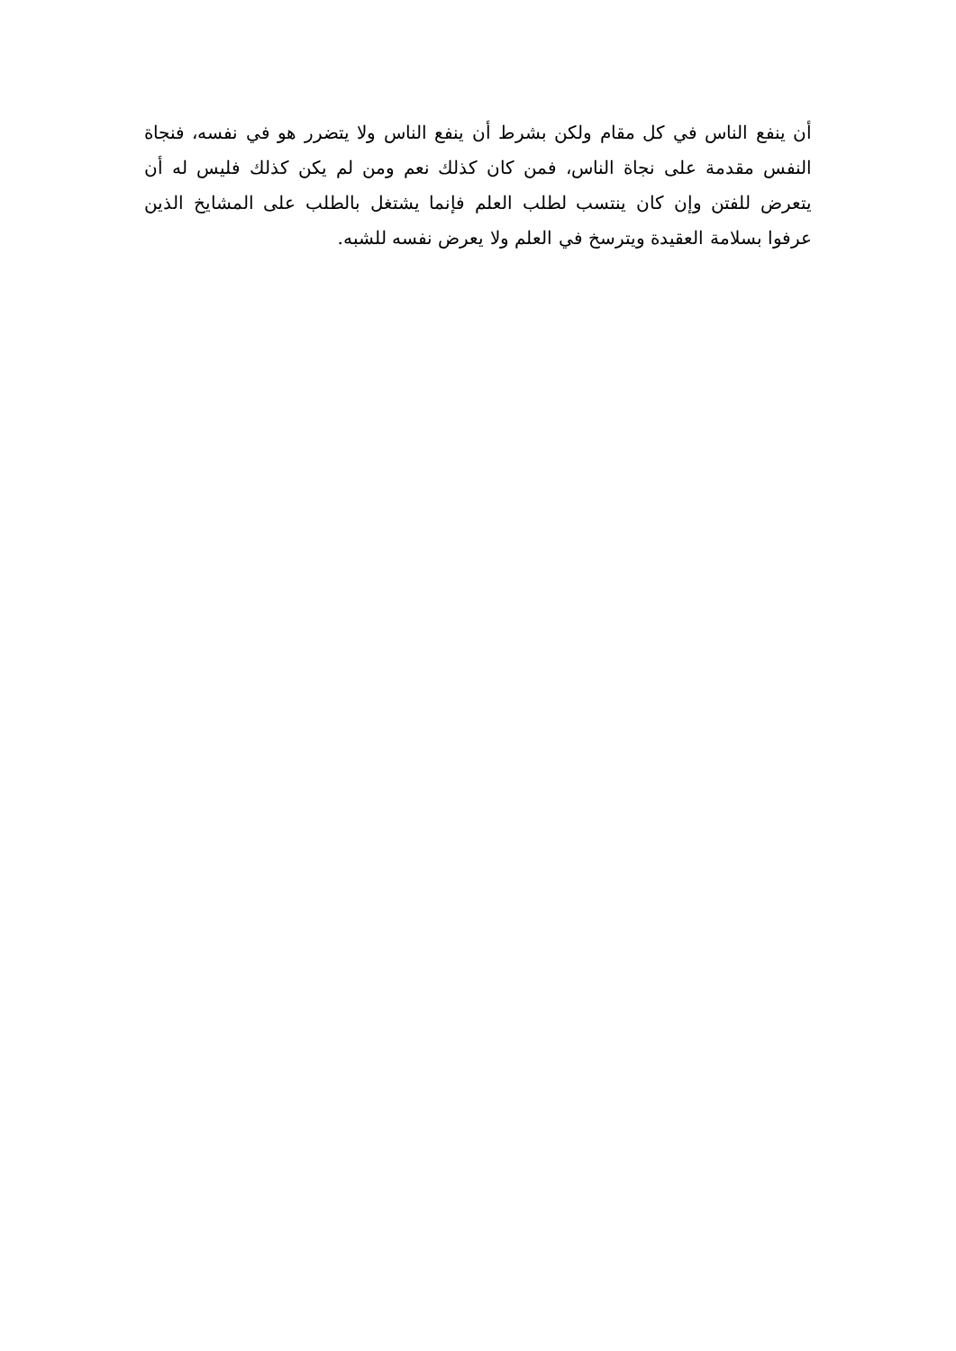أن ينفع الناس في كل مقام ولكن بشرط أن ينفع الناس ولا يتضرر هو في نفسه، فنجاة النفس مقدمة على نجاة الناس، فمن كان كذلك نعم ومن لم يكن كذلك فليس له أن يتعرض للفتن وإن كان ينتسب لطلب العلم فإنما يشتغل بالطلب على المشايخ الذين عرفوا بسلامة العقيدة ويترسخ في العلم ولا يعرض نفسه للشبه.